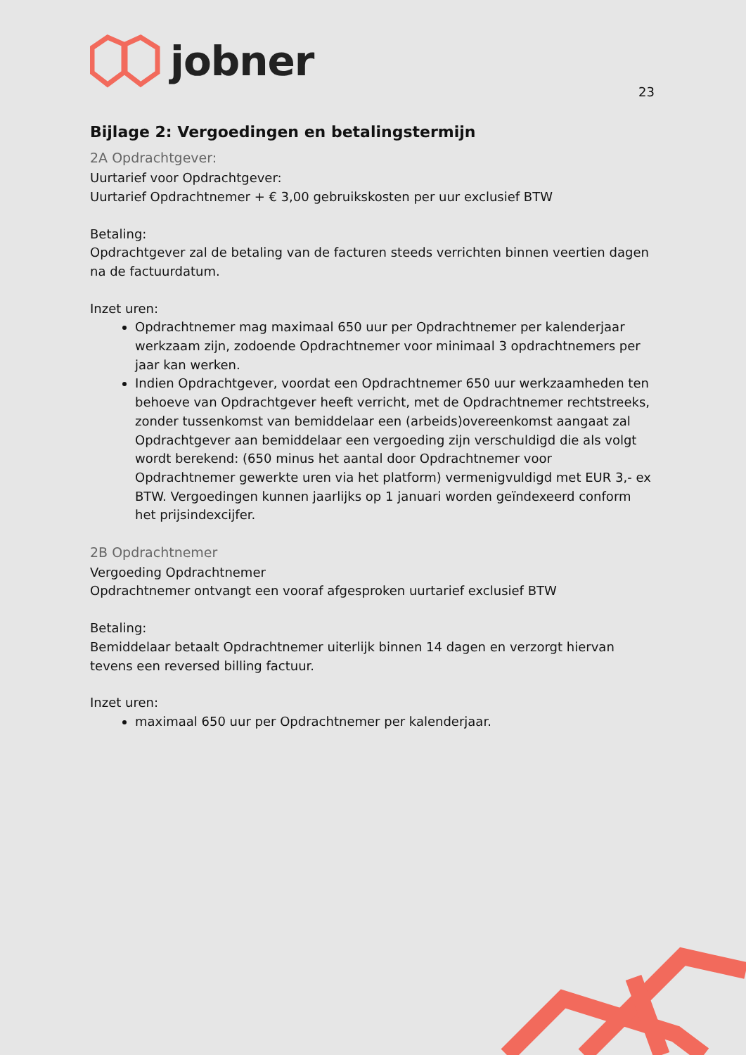jobner
23
Bijlage 2: Vergoedingen en betalingstermijn
2A Opdrachtgever:
Uurtarief voor Opdrachtgever:
Uurtarief Opdrachtnemer + € 3,00 gebruikskosten per uur exclusief BTW
Betaling:
Opdrachtgever zal de betaling van de facturen steeds verrichten binnen veertien dagen na de factuurdatum.
Inzet uren:
Opdrachtnemer mag maximaal 650 uur per Opdrachtnemer per kalenderjaar werkzaam zijn, zodoende Opdrachtnemer voor minimaal 3 opdrachtnemers per jaar kan werken.
Indien Opdrachtgever, voordat een Opdrachtnemer 650 uur werkzaamheden ten behoeve van Opdrachtgever heeft verricht, met de Opdrachtnemer rechtstreeks, zonder tussenkomst van bemiddelaar een (arbeids)overeenkomst aangaat zal Opdrachtgever aan bemiddelaar een vergoeding zijn verschuldigd die als volgt wordt berekend: (650 minus het aantal door Opdrachtnemer voor Opdrachtnemer gewerkte uren via het platform) vermenigvuldigd met EUR 3,- ex BTW. Vergoedingen kunnen jaarlijks op 1 januari worden geïndexeerd conform het prijsindexcijfer.
2B Opdrachtnemer
Vergoeding Opdrachtnemer
Opdrachtnemer ontvangt een vooraf afgesproken uurtarief exclusief BTW
Betaling:
Bemiddelaar betaalt Opdrachtnemer uiterlijk binnen 14 dagen en verzorgt hiervan tevens een reversed billing factuur.
Inzet uren:
maximaal 650 uur per Opdrachtnemer per kalenderjaar.